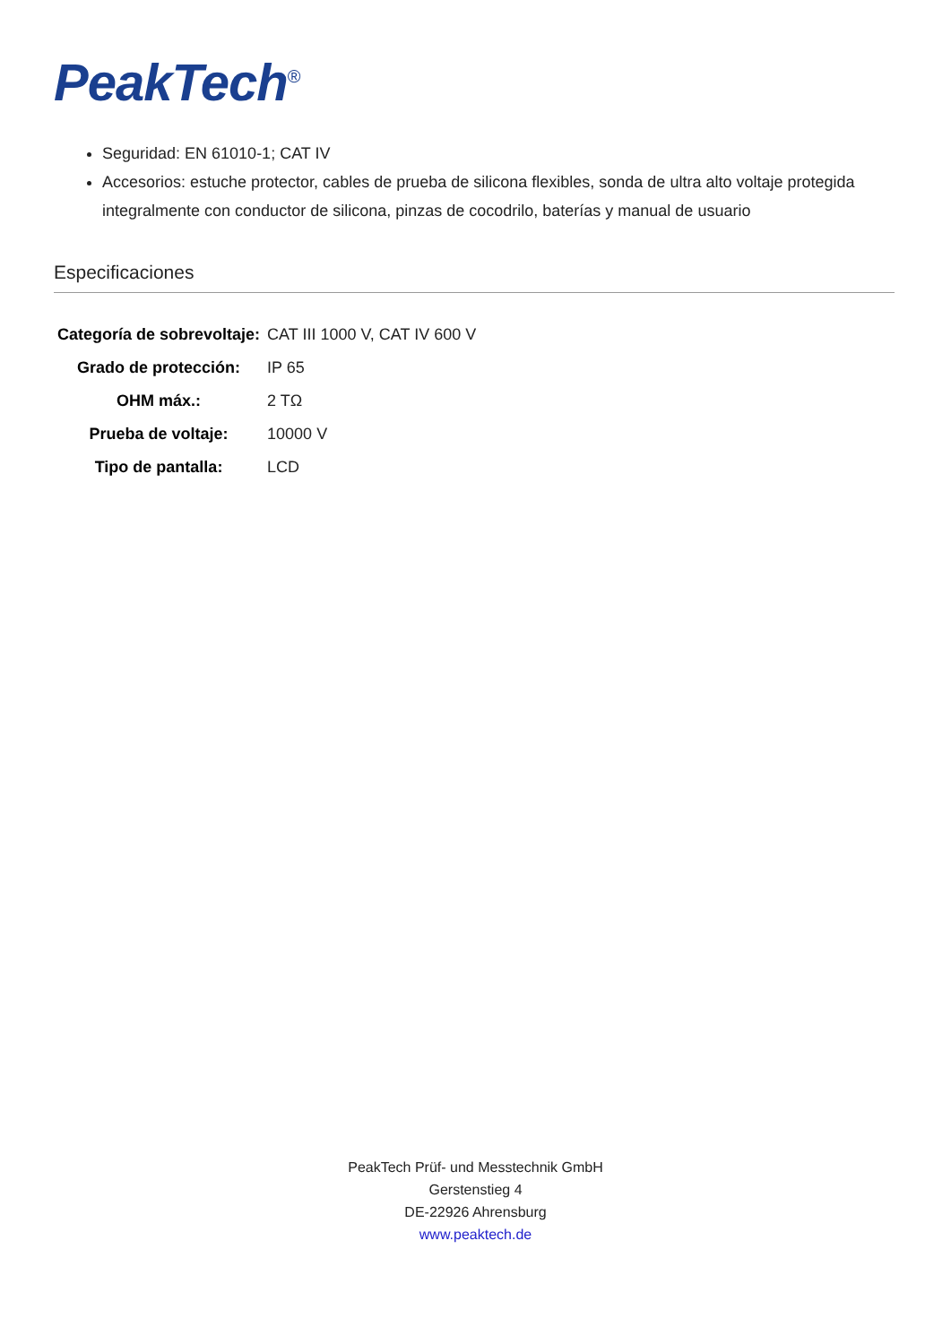PeakTech<sup>®</sup>
Seguridad: EN 61010-1; CAT IV
Accesorios: estuche protector, cables de prueba de silicona flexibles, sonda de ultra alto voltaje protegida integralmente con conductor de silicona, pinzas de cocodrilo, baterías y manual de usuario
Especificaciones
| Categoría de sobrevoltaje: | CAT III 1000 V, CAT IV 600 V |
| Grado de protección: | IP 65 |
| OHM máx.: | 2 TΩ |
| Prueba de voltaje: | 10000 V |
| Tipo de pantalla: | LCD |
PeakTech Prüf- und Messtechnik GmbH
Gerstenstieg 4
DE-22926 Ahrensburg
www.peaktech.de